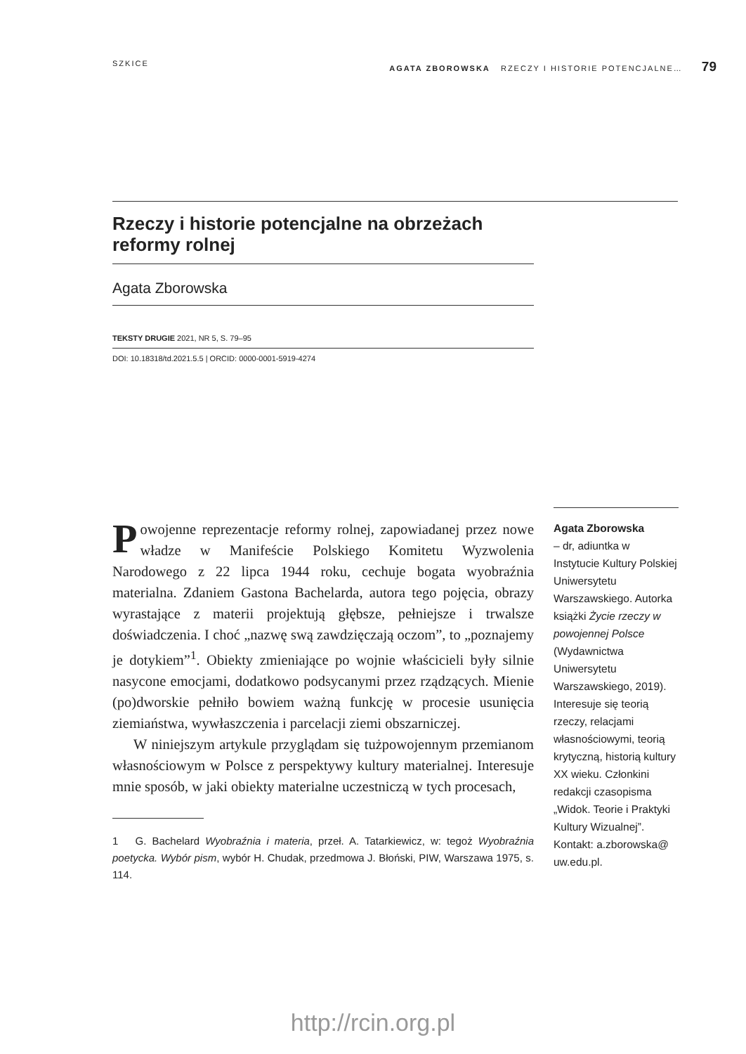SZKICE AGATA ZBOROWSKA RZECZY I HISTORIE POTENCJALNE… 79
Rzeczy i historie potencjalne na obrzeżach reformy rolnej
Agata Zborowska
TEKSTY DRUGIE 2021, NR 5, S. 79–95
DOI: 10.18318/td.2021.5.5 | ORCID: 0000-0001-5919-4274
Powojenne reprezentacje reformy rolnej, zapowiadanej przez nowe władze w Manifeście Polskiego Komitetu Wyzwolenia Narodowego z 22 lipca 1944 roku, cechuje bogata wyobraźnia materialna. Zdaniem Gastona Bachelarda, autora tego pojęcia, obrazy wyrastające z materii projektują głębsze, pełniejsze i trwalsze doświadczenia. I choć „nazwę swą zawdzięczają oczom”, to „poznajemy je dotykiem”<sup>1</sup>. Obiekty zmieniające po wojnie właścicieli były silnie nasycone emocjami, dodatkowo podsycanymi przez rządzących. Mienie (po)dworskie pełniło bowiem ważną funkcję w procesie usunięcia ziemiaństwa, wywłaszczenia i parcelacji ziemi obszarniczej.
W niniejszym artykule przyglądam się tużpowojennym przemianom własnościowym w Polsce z perspektywy kultury materialnej. Interesuje mnie sposób, w jaki obiekty materialne uczestniczą w tych procesach,
1 G. Bachelard Wyobraźnia i materia, przeł. A. Tatarkiewicz, w: tegoż Wyobraźnia poetycka. Wybór pism, wybór H. Chudak, przedmowa J. Błoński, PIW, Warszawa 1975, s. 114.
Agata Zborowska
– dr, adiuntka w Instytucie Kultury Polskiej Uniwersytetu Warszawskiego. Autorka książki Życie rzeczy w powojennej Polsce (Wydawnictwa Uniwersytetu Warszawskiego, 2019). Interesuje się teorią rzeczy, relacjami własnościowymi, teorią krytyczną, historią kultury XX wieku. Członkini redakcji czasopisma „Widok. Teorie i Praktyki Kultury Wizualnej”. Kontakt: a.zborowska@ uw.edu.pl.
http://rcin.org.pl